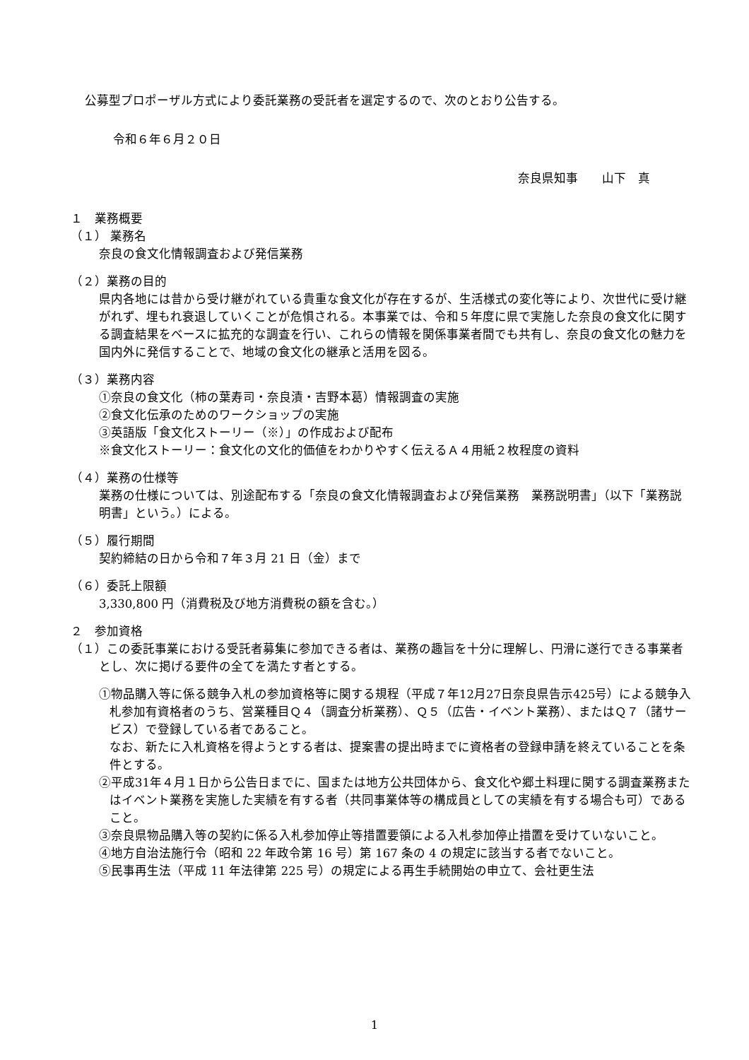公募型プロポーザル方式により委託業務の受託者を選定するので、次のとおり公告する。
令和６年６月２０日
奈良県知事　　山下　真
１　業務概要
（１） 業務名
奈良の食文化情報調査および発信業務
（２）業務の目的
県内各地には昔から受け継がれている貴重な食文化が存在するが、生活様式の変化等により、次世代に受け継がれず、埋もれ衰退していくことが危惧される。本事業では、令和５年度に県で実施した奈良の食文化に関する調査結果をベースに拡充的な調査を行い、これらの情報を関係事業者間でも共有し、奈良の食文化の魅力を国内外に発信することで、地域の食文化の継承と活用を図る。
（３）業務内容
①奈良の食文化（柿の葉寿司・奈良漬・吉野本葛）情報調査の実施
②食文化伝承のためのワークショップの実施
③英語版「食文化ストーリー（※）」の作成および配布
※食文化ストーリー：食文化の文化的価値をわかりやすく伝えるＡ４用紙２枚程度の資料
（４）業務の仕様等
業務の仕様については、別途配布する「奈良の食文化情報調査および発信業務　業務説明書」（以下「業務説明書」という。）による。
（５）履行期間
契約締結の日から令和７年３月 21 日（金）まで
（６）委託上限額
3,330,800 円（消費税及び地方消費税の額を含む。）
２　参加資格
（１）この委託事業における受託者募集に参加できる者は、業務の趣旨を十分に理解し、円滑に遂行できる事業者とし、次に掲げる要件の全てを満たす者とする。
①物品購入等に係る競争入札の参加資格等に関する規程（平成７年12月27日奈良県告示425号）による競争入札参加有資格者のうち、営業種目Ｑ４（調査分析業務）、Ｑ５（広告・イベント業務）、またはＱ７（諸サービス）で登録している者であること。
なお、新たに入札資格を得ようとする者は、提案書の提出時までに資格者の登録申請を終えていることを条件とする。
②平成31年４月１日から公告日までに、国または地方公共団体から、食文化や郷土料理に関する調査業務またはイベント業務を実施した実績を有する者（共同事業体等の構成員としての実績を有する場合も可）であること。
③奈良県物品購入等の契約に係る入札参加停止等措置要領による入札参加停止措置を受けていないこと。
④地方自治法施行令（昭和 22 年政令第 16 号）第 167 条の 4 の規定に該当する者でないこと。
⑤民事再生法（平成 11 年法律第 225 号）の規定による再生手続開始の申立て、会社更生法
1